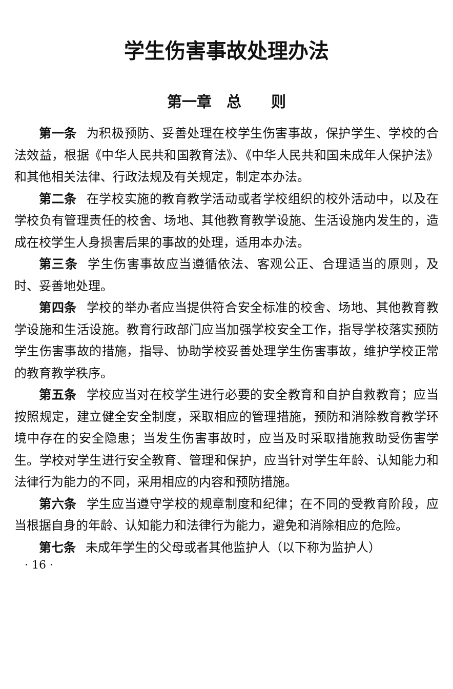学生伤害事故处理办法
第一章　总　　则
第一条 为积极预防、妥善处理在校学生伤害事故，保护学生、学校的合法效益，根据《中华人民共和国教育法》、《中华人民共和国未成年人保护法》和其他相关法律、行政法规及有关规定，制定本办法。
第二条 在学校实施的教育教学活动或者学校组织的校外活动中，以及在学校负有管理责任的校舍、场地、其他教育教学设施、生活设施内发生的，造成在校学生人身损害后果的事故的处理，适用本办法。
第三条 学生伤害事故应当遵循依法、客观公正、合理适当的原则，及时、妥善地处理。
第四条 学校的举办者应当提供符合安全标准的校舍、场地、其他教育教学设施和生活设施。教育行政部门应当加强学校安全工作，指导学校落实预防学生伤害事故的措施，指导、协助学校妥善处理学生伤害事故，维护学校正常的教育教学秩序。
第五条 学校应当对在校学生进行必要的安全教育和自护自救教育；应当按照规定，建立健全安全制度，采取相应的管理措施，预防和消除教育教学环境中存在的安全隐患；当发生伤害事故时，应当及时采取措施救助受伤害学生。学校对学生进行安全教育、管理和保护，应当针对学生年龄、认知能力和法律行为能力的不同，采用相应的内容和预防措施。
第六条 学生应当遵守学校的规章制度和纪律；在不同的受教育阶段，应当根据自身的年龄、认知能力和法律行为能力，避免和消除相应的危险。
第七条 未成年学生的父母或者其他监护人（以下称为监护人）
· 16 ·